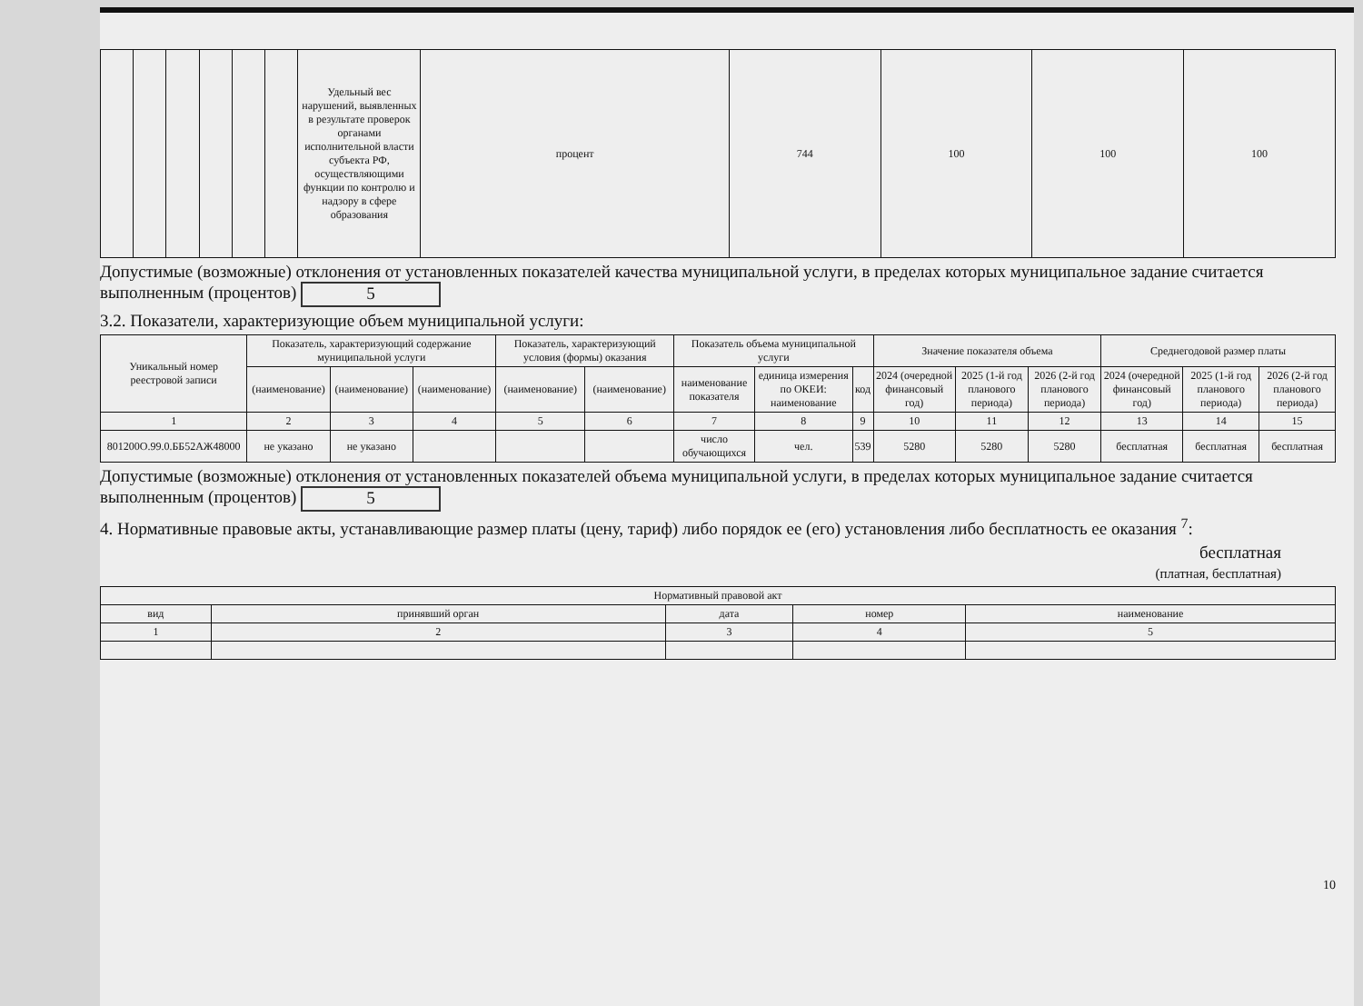| | | | | | | Удельный вес нарушений, выявленных в результате проверок органами исполнительной власти субъекта РФ, осуществляющими функции по контролю и надзору в сфере образования | процент | 744 | 100 | 100 | 100 |
Допустимые (возможные) отклонения от установленных показателей качества муниципальной услуги, в пределах которых муниципальное задание считается выполненным (процентов) 5
3.2. Показатели, характеризующие объем муниципальной услуги:
| Уникальный номер реестровой записи | Показатель, характеризующий содержание муниципальной услуги | | | Показатель, характеризующий условия (формы) оказания | | Показатель объема муниципальной услуги | | | Значение показателя объема | | | Среднегодовой размер платы | | |
| --- | --- | --- | --- | --- | --- | --- | --- | --- | --- | --- | --- | --- | --- | --- |
| | (наименование) | (наименование) | (наименование) | (наименование) | (наименование) | наименование показателя | единица измерения по ОКЕИ: наименование | код | 2024 (очередной финансовый год) | 2025 (1-й год планового периода) | 2026 (2-й год планового периода) | 2024 (очередной финансовый год) | 2025 (1-й год планового периода) | 2026 (2-й год планового периода) |
| 1 | 2 | 3 | 4 | 5 | 6 | 7 | 8 | 9 | 10 | 11 | 12 | 13 | 14 | 15 |
| 801200О.99.0.ББ52АЖ48000 | не указано | не указано | | | | число обучающихся | чел. | 539 | 5280 | 5280 | 5280 | бесплатная | бесплатная | бесплатная |
Допустимые (возможные) отклонения от установленных показателей объема муниципальной услуги, в пределах которых муниципальное задание считается выполненным (процентов) 5
4. Нормативные правовые акты, устанавливающие размер платы (цену, тариф) либо порядок ее (его) установления либо бесплатность ее оказания <sup>7</sup>:
бесплатная
(платная, бесплатная)
| Нормативный правовой акт | | | | |
| --- | --- | --- | --- | --- |
| вид | принявший орган | дата | номер | наименование |
| 1 | 2 | 3 | 4 | 5 |
10